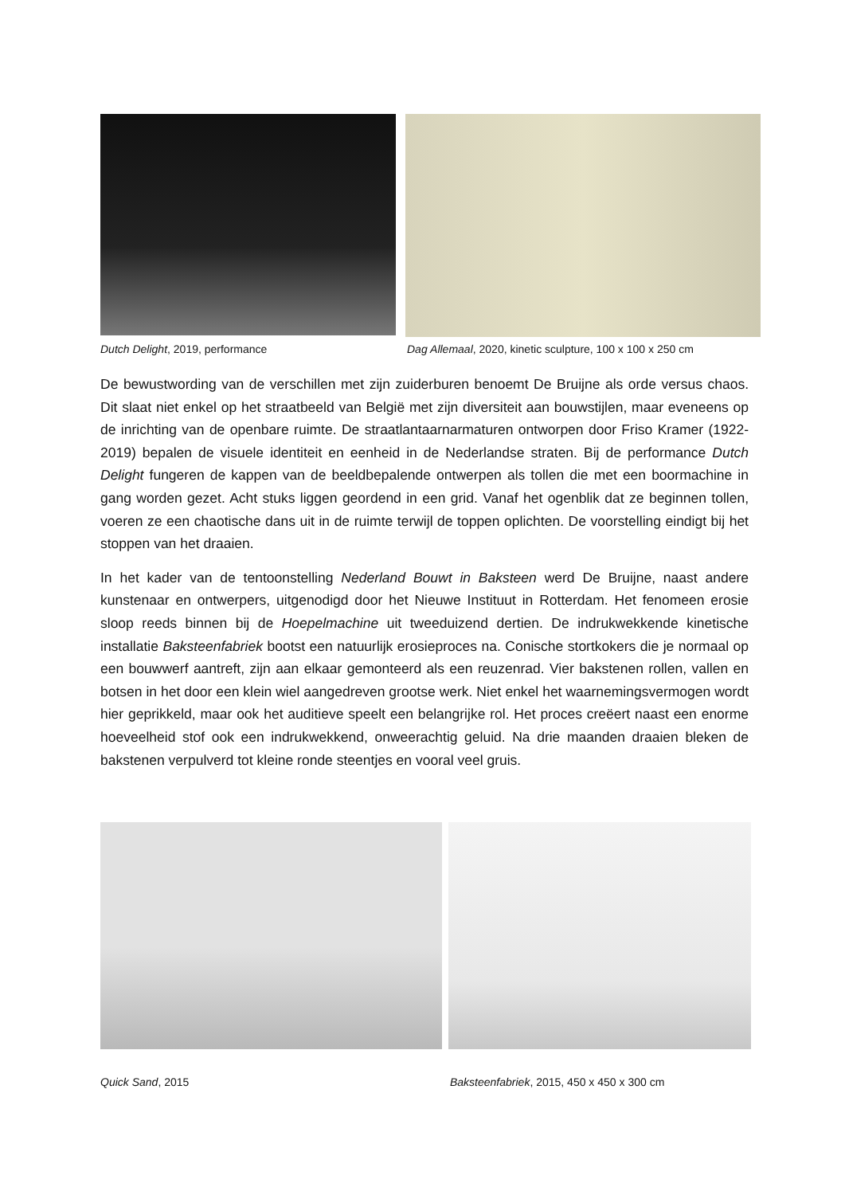Dutch Delight, 2019, performance Dag Allemaal, 2020, kinetic sculpture, 100 x 100 x 250 cm
De bewustwording van de verschillen met zijn zuiderburen benoemt De Bruijne als orde versus chaos. Dit slaat niet enkel op het straatbeeld van België met zijn diversiteit aan bouwstijlen, maar eveneens op de inrichting van de openbare ruimte. De straatlantaarnarmaturen ontworpen door Friso Kramer (1922-2019) bepalen de visuele identiteit en eenheid in de Nederlandse straten. Bij de performance Dutch Delight fungeren de kappen van de beeldbepalende ontwerpen als tollen die met een boormachine in gang worden gezet. Acht stuks liggen geordend in een grid. Vanaf het ogenblik dat ze beginnen tollen, voeren ze een chaotische dans uit in de ruimte terwijl de toppen oplichten. De voorstelling eindigt bij het stoppen van het draaien.
In het kader van de tentoonstelling Nederland Bouwt in Baksteen werd De Bruijne, naast andere kunstenaar en ontwerpers, uitgenodigd door het Nieuwe Instituut in Rotterdam. Het fenomeen erosie sloop reeds binnen bij de Hoepelmachine uit tweeduizend dertien. De indrukwekkende kinetische installatie Baksteenfabriek bootst een natuurlijk erosieproces na. Conische stortkokers die je normaal op een bouwwerf aantreft, zijn aan elkaar gemonteerd als een reuzenrad. Vier bakstenen rollen, vallen en botsen in het door een klein wiel aangedreven grootse werk. Niet enkel het waarnemingsvermogen wordt hier geprikkeld, maar ook het auditieve speelt een belangrijke rol. Het proces creëert naast een enorme hoeveelheid stof ook een indrukwekkend, onweerachtig geluid. Na drie maanden draaien bleken de bakstenen verpulverd tot kleine ronde steentjes en vooral veel gruis.
Quick Sand, 2015 Baksteenfabriek, 2015, 450 x 450 x 300 cm